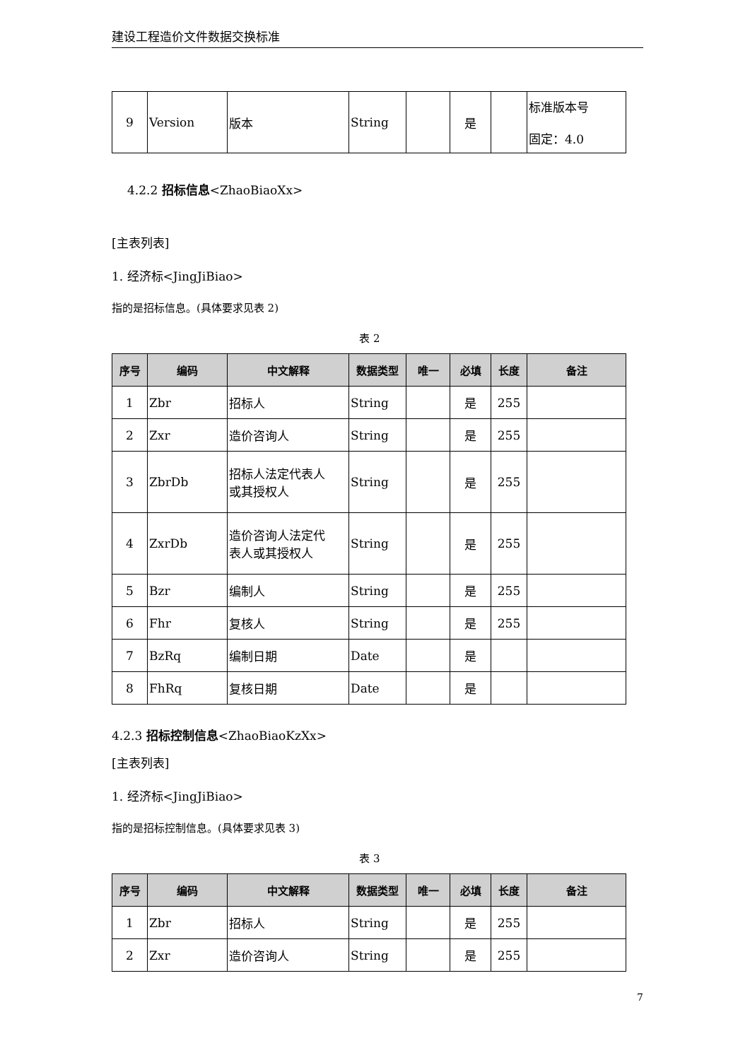建设工程造价文件数据交换标准
| 9 | Version | 版本 | String | | 是 | | 标准版本号 固定：4.0 |
4.2.2 招标信息<ZhaoBiaoXx>
[主表列表]
1. 经济标<JingJiBiao>
指的是招标信息。(具体要求见表 2)
表 2
| 序号 | 编码 | 中文解释 | 数据类型 | 唯一 | 必填 | 长度 | 备注 |
| --- | --- | --- | --- | --- | --- | --- | --- |
| 1 | Zbr | 招标人 | String | | 是 | 255 | |
| 2 | Zxr | 造价咨询人 | String | | 是 | 255 | |
| 3 | ZbrDb | 招标人法定代表人 或其授权人 | String | | 是 | 255 | |
| 4 | ZxrDb | 造价咨询人法定代 表人或其授权人 | String | | 是 | 255 | |
| 5 | Bzr | 编制人 | String | | 是 | 255 | |
| 6 | Fhr | 复核人 | String | | 是 | 255 | |
| 7 | BzRq | 编制日期 | Date | | 是 | | |
| 8 | FhRq | 复核日期 | Date | | 是 | | |
4.2.3 招标控制信息<ZhaoBiaoKzXx>
[主表列表]
1. 经济标<JingJiBiao>
指的是招标控制信息。(具体要求见表 3)
表 3
| 序号 | 编码 | 中文解释 | 数据类型 | 唯一 | 必填 | 长度 | 备注 |
| --- | --- | --- | --- | --- | --- | --- | --- |
| 1 | Zbr | 招标人 | String | | 是 | 255 | |
| 2 | Zxr | 造价咨询人 | String | | 是 | 255 | |
7